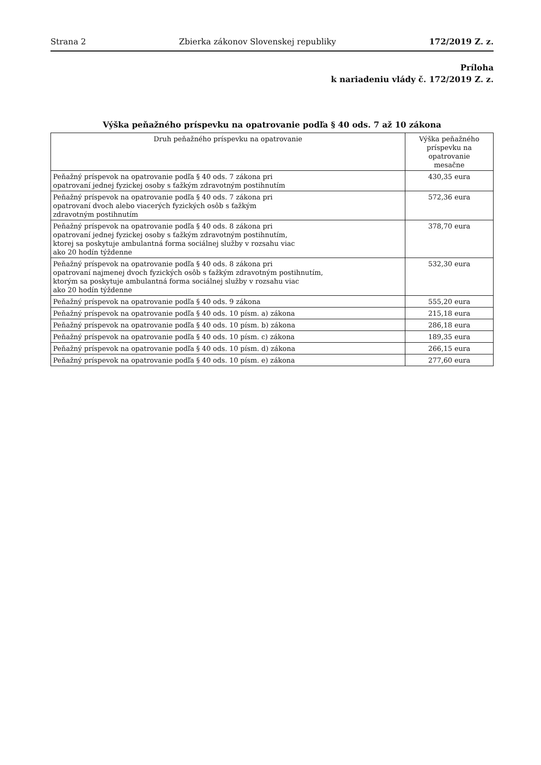Strana 2 Zbierka zákonov Slovenskej republiky 172/2019 Z. z.
Príloha
k nariadeniu vlády č. 172/2019 Z. z.
Výška peňažného príspevku na opatrovanie podľa § 40 ods. 7 až 10 zákona
| Druh peňažného príspevku na opatrovanie | Výška peňažného príspevku na opatrovanie mesačne |
| --- | --- |
| Peňažný príspevok na opatrovanie podľa § 40 ods. 7 zákona pri opatrovaní jednej fyzickej osoby s ťažkým zdravotným postihnutím | 430,35 eura |
| Peňažný príspevok na opatrovanie podľa § 40 ods. 7 zákona pri opatrovaní dvoch alebo viacerých fyzických osôb s ťažkým zdravotným postihnutím | 572,36 eura |
| Peňažný príspevok na opatrovanie podľa § 40 ods. 8 zákona pri opatrovaní jednej fyzickej osoby s ťažkým zdravotným postihnutím, ktorej sa poskytuje ambulantná forma sociálnej služby v rozsahu viac ako 20 hodín týždenne | 378,70 eura |
| Peňažný príspevok na opatrovanie podľa § 40 ods. 8 zákona pri opatrovaní najmenej dvoch fyzických osôb s ťažkým zdravotným postihnutím, ktorým sa poskytuje ambulantná forma sociálnej služby v rozsahu viac ako 20 hodín týždenne | 532,30 eura |
| Peňažný príspevok na opatrovanie podľa § 40 ods. 9 zákona | 555,20 eura |
| Peňažný príspevok na opatrovanie podľa § 40 ods. 10 písm. a) zákona | 215,18 eura |
| Peňažný príspevok na opatrovanie podľa § 40 ods. 10 písm. b) zákona | 286,18 eura |
| Peňažný príspevok na opatrovanie podľa § 40 ods. 10 písm. c) zákona | 189,35 eura |
| Peňažný príspevok na opatrovanie podľa § 40 ods. 10 písm. d) zákona | 266,15 eura |
| Peňažný príspevok na opatrovanie podľa § 40 ods. 10 písm. e) zákona | 277,60 eura |